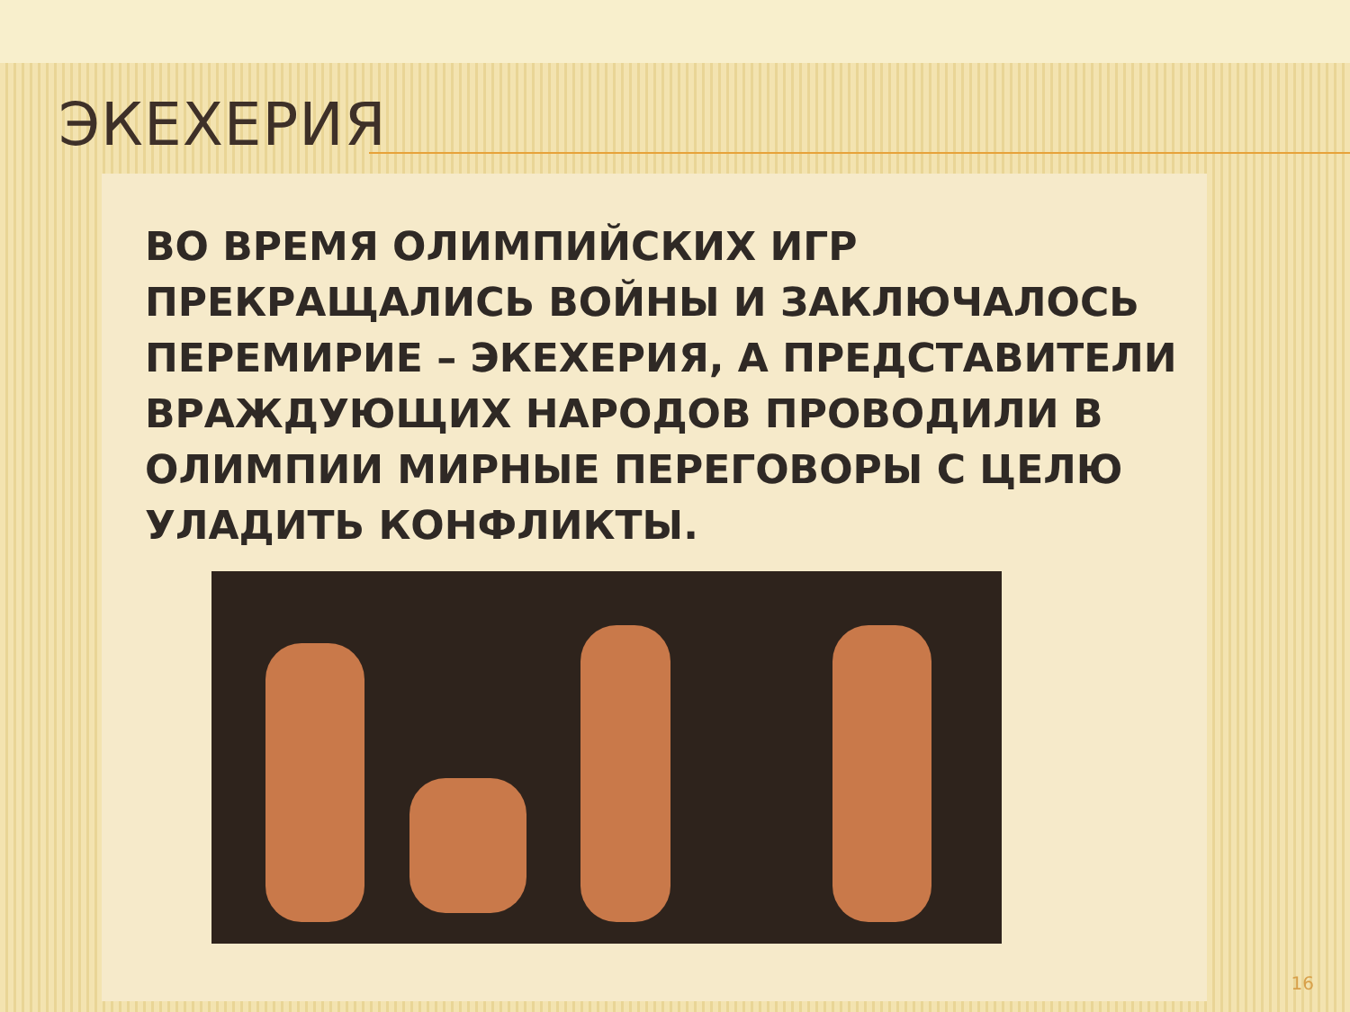ЭКЕХЕРИЯ
ВО ВРЕМЯ ОЛИМПИЙСКИХ ИГР ПРЕКРАЩАЛИСЬ ВОЙНЫ И ЗАКЛЮЧАЛОСЬ ПЕРЕМИРИЕ – ЭКЕХЕРИЯ, А ПРЕДСТАВИТЕЛИ ВРАЖДУЮЩИХ НАРОДОВ ПРОВОДИЛИ В ОЛИМПИИ МИРНЫЕ ПЕРЕГОВОРЫ С ЦЕЛЮ УЛАДИТЬ КОНФЛИКТЫ.
16